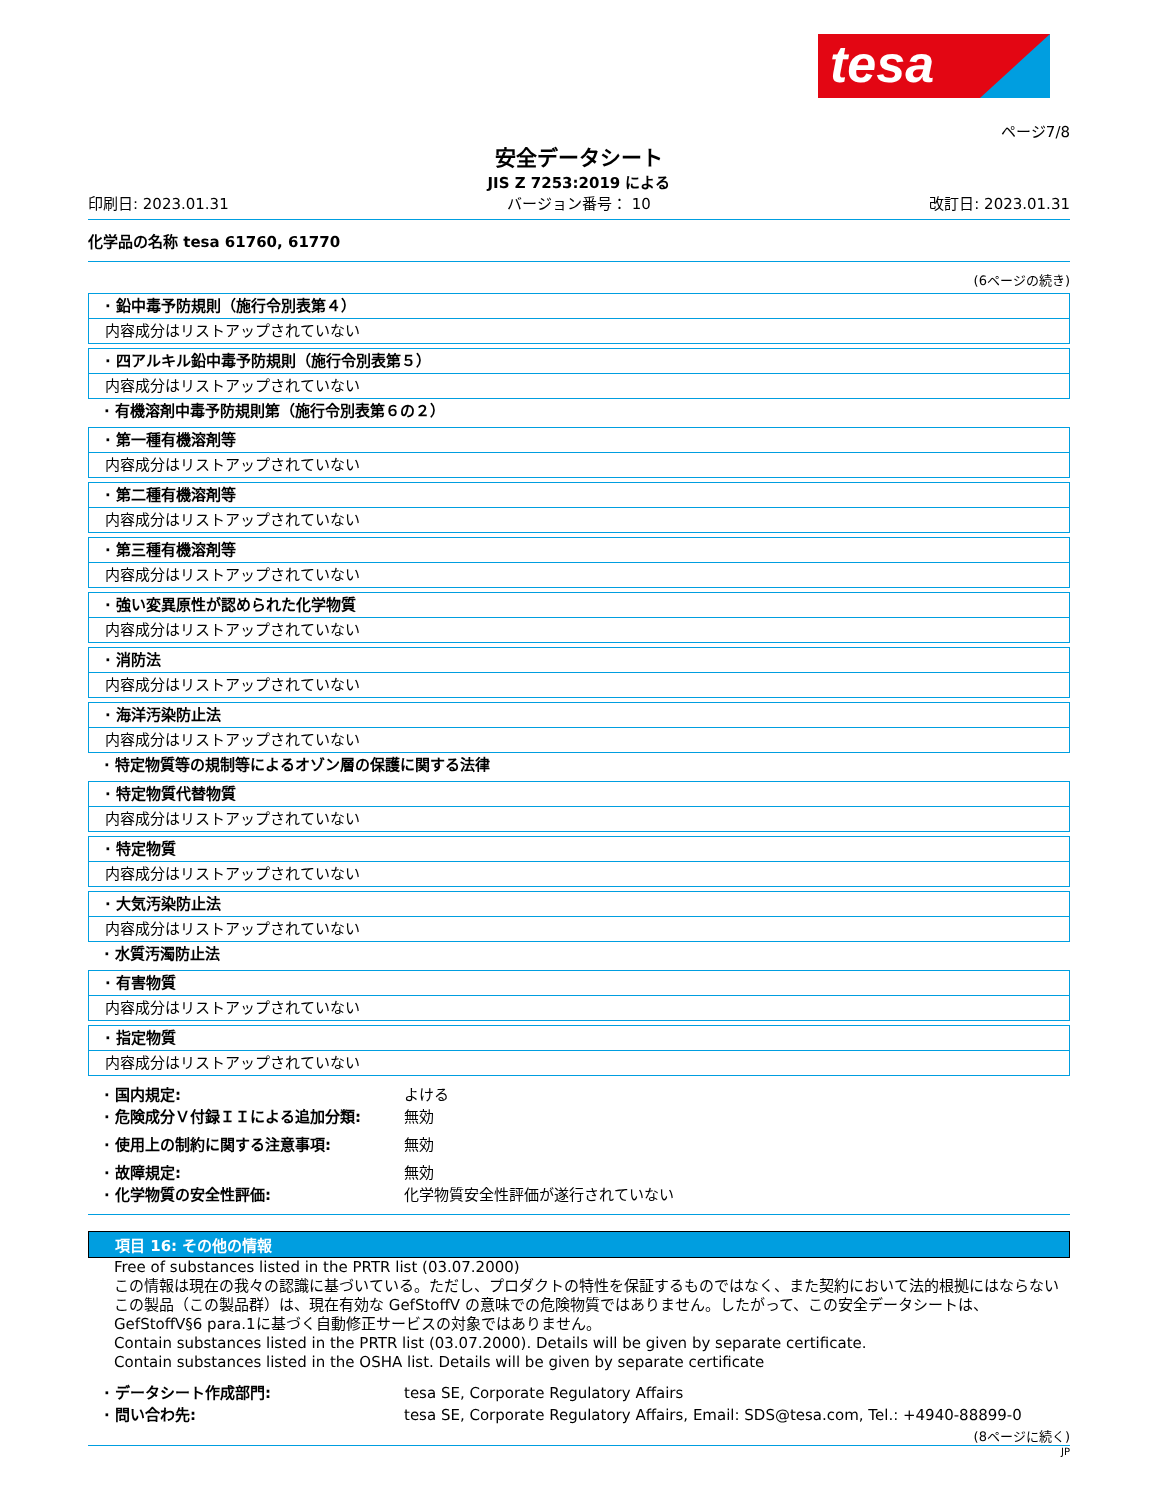tesa
ページ7/8
安全データシート
JIS Z 7253:2019 による
印刷日: 2023.01.31 バージョン番号： 10 改訂日: 2023.01.31
化学品の名称 tesa 61760, 61770
(6ページの続き)
· 鉛中毒予防規則（施行令別表第４）
内容成分はリストアップされていない
· 四アルキル鉛中毒予防規則（施行令別表第５）
内容成分はリストアップされていない
· 有機溶剤中毒予防規則第（施行令別表第６の２）
· 第一種有機溶剤等
内容成分はリストアップされていない
· 第二種有機溶剤等
内容成分はリストアップされていない
· 第三種有機溶剤等
内容成分はリストアップされていない
· 強い変異原性が認められた化学物質
内容成分はリストアップされていない
· 消防法
内容成分はリストアップされていない
· 海洋汚染防止法
内容成分はリストアップされていない
· 特定物質等の規制等によるオゾン層の保護に関する法律
· 特定物質代替物質
内容成分はリストアップされていない
· 特定物質
内容成分はリストアップされていない
· 大気汚染防止法
内容成分はリストアップされていない
· 水質汚濁防止法
· 有害物質
内容成分はリストアップされていない
· 指定物質
内容成分はリストアップされていない
· 国内規定: よける
· 危険成分Ｖ付録ＩＩによる追加分類: 無効
· 使用上の制約に関する注意事項: 無効
· 故障規定: 無効
· 化学物質の安全性評価: 化学物質安全性評価が遂行されていない
項目 16: その他の情報
Free of substances listed in the PRTR list (03.07.2000)
この情報は現在の我々の認識に基づいている。ただし、プロダクトの特性を保証するものではなく、また契約において法的根拠にはならない
この製品（この製品群）は、現在有効な GefStoffV の意味での危険物質ではありません。したがって、この安全データシートは、GefStoffV§6 para.1に基づく自動修正サービスの対象ではありません。
Contain substances listed in the PRTR list (03.07.2000). Details will be given by separate certificate.
Contain substances listed in the OSHA list. Details will be given by separate certificate
· データシート作成部門: tesa SE, Corporate Regulatory Affairs
· 問い合わ先: tesa SE, Corporate Regulatory Affairs, Email: SDS@tesa.com, Tel.: +4940-88899-0
(8ページに続く)
JP